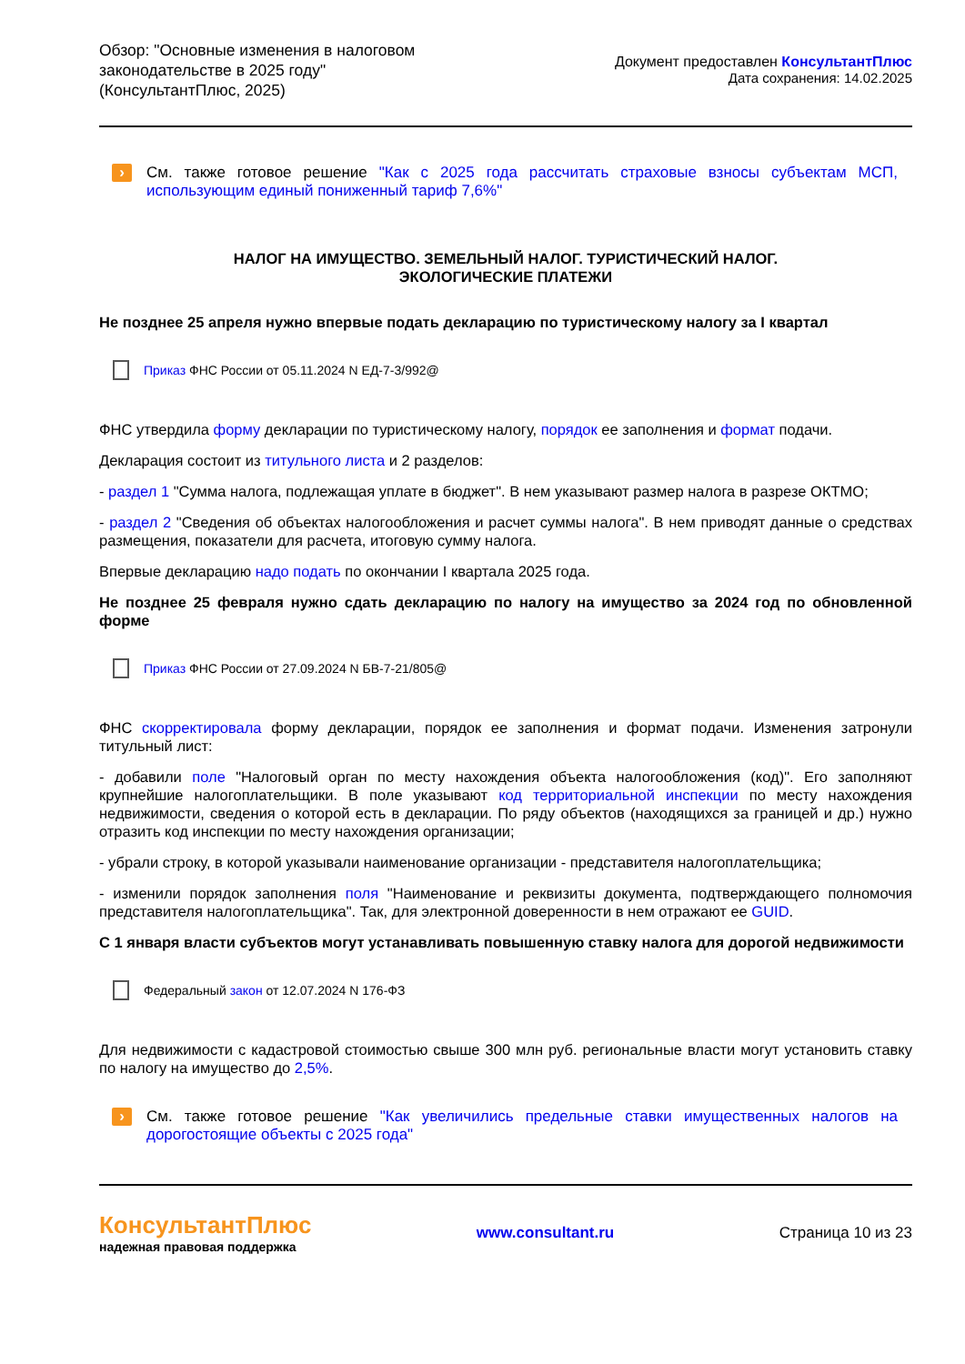Обзор: "Основные изменения в налоговом
законодательстве в 2025 году"
(КонсультантПлюс, 2025)
Документ предоставлен КонсультантПлюс
Дата сохранения: 14.02.2025
›
См. также готовое решение "Как с 2025 года рассчитать страховые взносы субъектам МСП, использующим единый пониженный тариф 7,6%"
НАЛОГ НА ИМУЩЕСТВО. ЗЕМЕЛЬНЫЙ НАЛОГ. ТУРИСТИЧЕСКИЙ НАЛОГ.
ЭКОЛОГИЧЕСКИЕ ПЛАТЕЖИ
Не позднее 25 апреля нужно впервые подать декларацию по туристическому налогу за I квартал
Приказ ФНС России от 05.11.2024 N ЕД-7-3/992@
ФНС утвердила форму декларации по туристическому налогу, порядок ее заполнения и формат подачи.
Декларация состоит из титульного листа и 2 разделов:
- раздел 1 "Сумма налога, подлежащая уплате в бюджет". В нем указывают размер налога в разрезе ОКТМО;
- раздел 2 "Сведения об объектах налогообложения и расчет суммы налога". В нем приводят данные о средствах размещения, показатели для расчета, итоговую сумму налога.
Впервые декларацию надо подать по окончании I квартала 2025 года.
Не позднее 25 февраля нужно сдать декларацию по налогу на имущество за 2024 год по обновленной форме
Приказ ФНС России от 27.09.2024 N БВ-7-21/805@
ФНС скорректировала форму декларации, порядок ее заполнения и формат подачи. Изменения затронули титульный лист:
- добавили поле "Налоговый орган по месту нахождения объекта налогообложения (код)". Его заполняют крупнейшие налогоплательщики. В поле указывают код территориальной инспекции по месту нахождения недвижимости, сведения о которой есть в декларации. По ряду объектов (находящихся за границей и др.) нужно отразить код инспекции по месту нахождения организации;
- убрали строку, в которой указывали наименование организации - представителя налогоплательщика;
- изменили порядок заполнения поля "Наименование и реквизиты документа, подтверждающего полномочия представителя налогоплательщика". Так, для электронной доверенности в нем отражают ее GUID.
С 1 января власти субъектов могут устанавливать повышенную ставку налога для дорогой недвижимости
Федеральный закон от 12.07.2024 N 176-ФЗ
Для недвижимости с кадастровой стоимостью свыше 300 млн руб. региональные власти могут установить ставку по налогу на имущество до 2,5%.
›
См. также готовое решение "Как увеличились предельные ставки имущественных налогов на дорогостоящие объекты с 2025 года"
КонсультантПлюс
надежная правовая поддержка
www.consultant.ru Страница 10 из 23